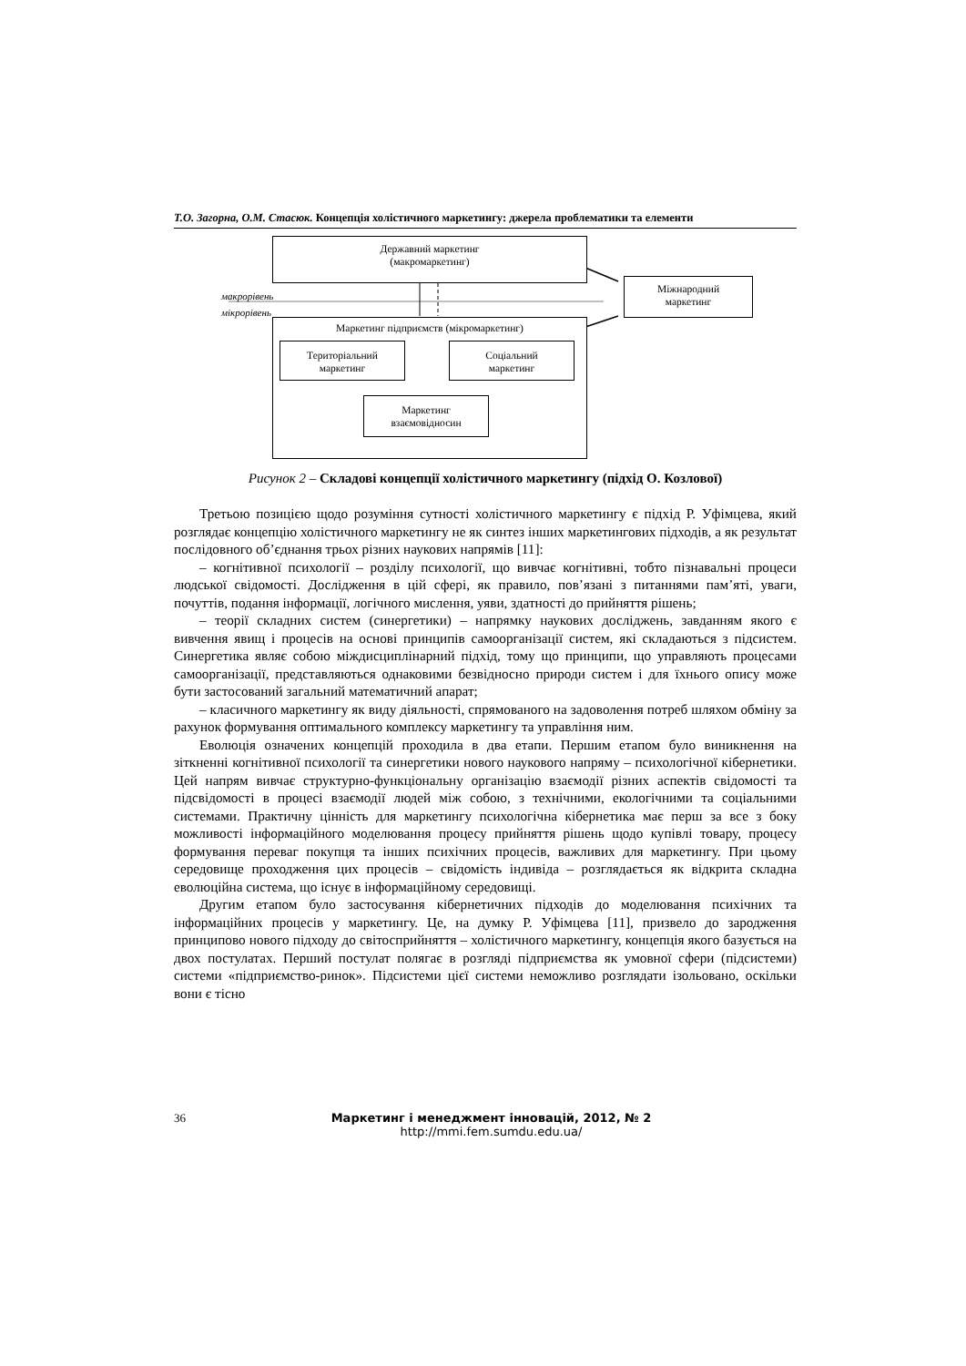Т.О. Загорна, О.М. Стасюк. Концепція холістичного маркетингу: джерела проблематики та елементи
Державний маркетинг
(макромаркетинг)
макрорівень
мікрорівень
Міжнародний
маркетинг
Маркетинг підприємств (мікромаркетинг)
Територіальний
маркетинг
Соціальний
маркетинг
Маркетинг
взаємовідносин
Рисунок 2 – Складові концепції холістичного маркетингу (підхід О. Козлової)
Третьою позицією щодо розуміння сутності холістичного маркетингу є підхід Р. Уфімцева, який розглядає концепцію холістичного маркетингу не як синтез інших маркетингових підходів, а як результат послідовного об’єднання трьох різних наукових напрямів [11]:
– когнітивної психології – розділу психології, що вивчає когнітивні, тобто пізнавальні процеси людської свідомості. Дослідження в цій сфері, як правило, пов’язані з питаннями пам’яті, уваги, почуттів, подання інформації, логічного мислення, уяви, здатності до прийняття рішень;
– теорії складних систем (синергетики) – напрямку наукових досліджень, завданням якого є вивчення явищ і процесів на основі принципів самоорганізації систем, які складаються з підсистем. Синергетика являє собою міждисциплінарний підхід, тому що принципи, що управляють процесами самоорганізації, представляються однаковими безвідносно природи систем і для їхнього опису може бути застосований загальний математичний апарат;
– класичного маркетингу як виду діяльності, спрямованого на задоволення потреб шляхом обміну за рахунок формування оптимального комплексу маркетингу та управління ним.
Еволюція означених концепцій проходила в два етапи. Першим етапом було виникнення на зіткненні когнітивної психології та синергетики нового наукового напряму – психологічної кібернетики. Цей напрям вивчає структурно-функціональну організацію взаємодії різних аспектів свідомості та підсвідомості в процесі взаємодії людей між собою, з технічними, екологічними та соціальними системами. Практичну цінність для маркетингу психологічна кібернетика має перш за все з боку можливості інформаційного моделювання процесу прийняття рішень щодо купівлі товару, процесу формування переваг покупця та інших психічних процесів, важливих для маркетингу. При цьому середовище проходження цих процесів – свідомість індивіда – розглядається як відкрита складна еволюційна система, що існує в інформаційному середовищі.
Другим етапом було застосування кібернетичних підходів до моделювання психічних та інформаційних процесів у маркетингу. Це, на думку Р. Уфімцева [11], призвело до зародження принципово нового підходу до світосприйняття – холістичного маркетингу, концепція якого базується на двох постулатах. Перший постулат полягає в розгляді підприємства як умовної сфери (підсистеми) системи «підприємство-ринок». Підсистеми цієї системи неможливо розглядати ізольовано, оскільки вони є тісно
36 Маркетинг і менеджмент інновацій, 2012, № 2
http://mmi.fem.sumdu.edu.ua/